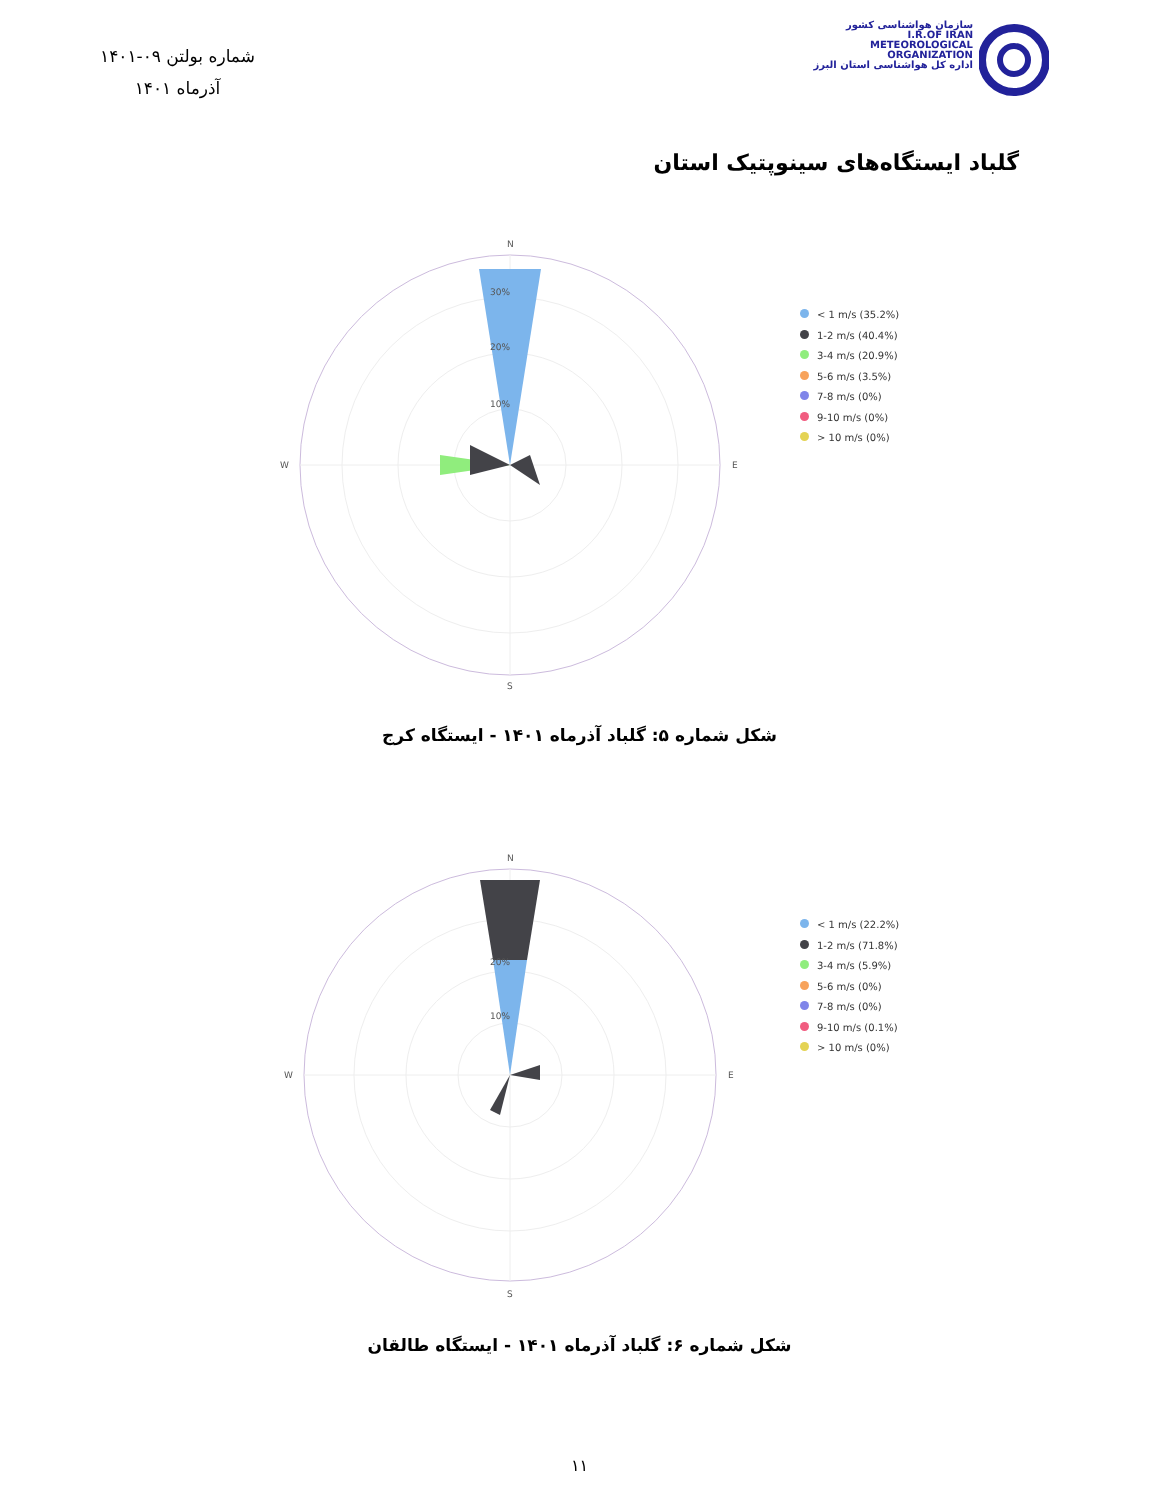شماره بولتن ۰۹-۱۴۰۱
آذرماه ۱۴۰۱
سازمان هواشناسی کشور
I.R.OF IRAN
METEOROLOGICAL
ORGANIZATION
اداره کل هواشناسی استان البرز
گلباد ایستگاه‌های سینوپتیک استان
N
S
W
E
30%
20%
10%
< 1 m/s (35.2%)
1-2 m/s (40.4%)
3-4 m/s (20.9%)
5-6 m/s (3.5%)
7-8 m/s (0%)
9-10 m/s (0%)
> 10 m/s (0%)
شکل شماره ۵: گلباد آذرماه ۱۴۰۱ - ایستگاه کرج
N
S
W
E
20%
10%
< 1 m/s (22.2%)
1-2 m/s (71.8%)
3-4 m/s (5.9%)
5-6 m/s (0%)
7-8 m/s (0%)
9-10 m/s (0.1%)
> 10 m/s (0%)
شکل شماره ۶: گلباد آذرماه ۱۴۰۱ - ایستگاه طالقان
۱۱